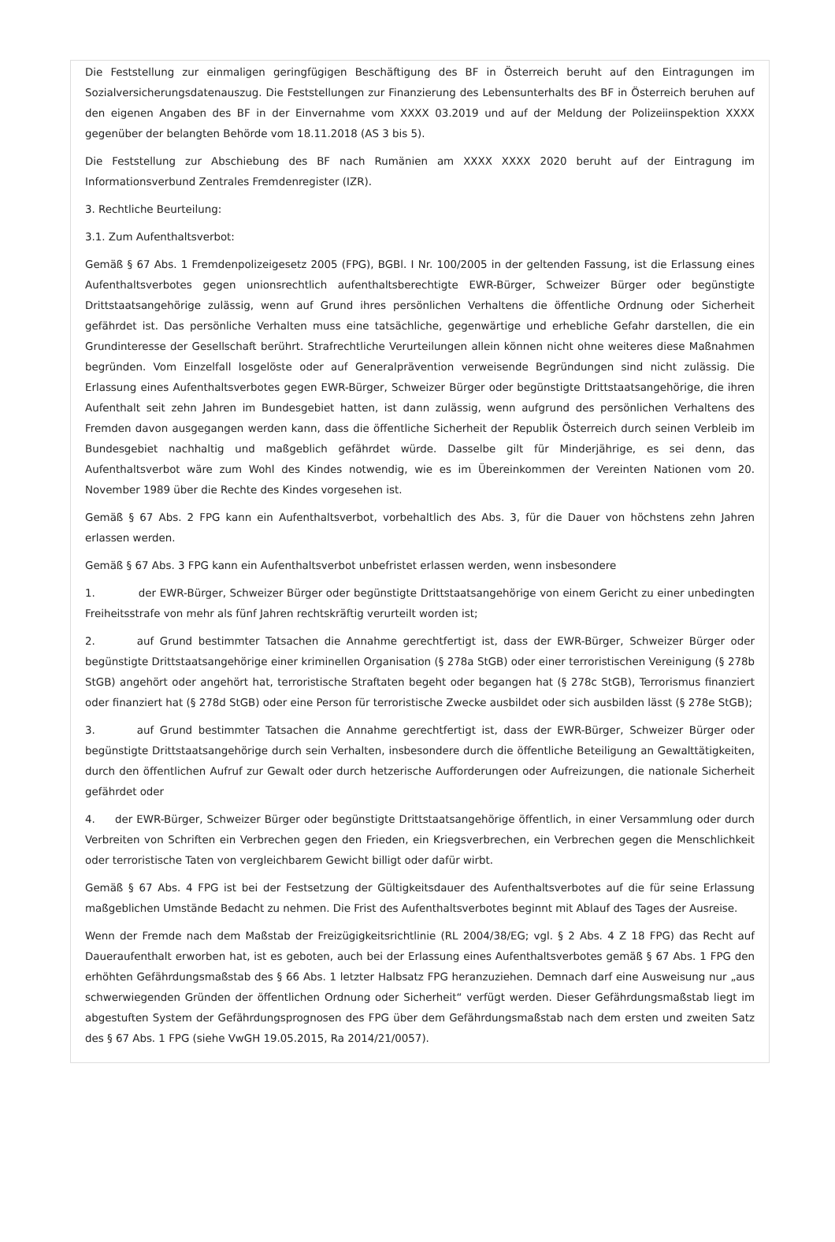Die Feststellung zur einmaligen geringfügigen Beschäftigung des BF in Österreich beruht auf den Eintragungen im Sozialversicherungsdatenauszug. Die Feststellungen zur Finanzierung des Lebensunterhalts des BF in Österreich beruhen auf den eigenen Angaben des BF in der Einvernahme vom XXXX 03.2019 und auf der Meldung der Polizeiinspektion XXXX gegenüber der belangten Behörde vom 18.11.2018 (AS 3 bis 5).
Die Feststellung zur Abschiebung des BF nach Rumänien am XXXX XXXX 2020 beruht auf der Eintragung im Informationsverbund Zentrales Fremdenregister (IZR).
3. Rechtliche Beurteilung:
3.1. Zum Aufenthaltsverbot:
Gemäß § 67 Abs. 1 Fremdenpolizeigesetz 2005 (FPG), BGBl. I Nr. 100/2005 in der geltenden Fassung, ist die Erlassung eines Aufenthaltsverbotes gegen unionsrechtlich aufenthaltsberechtigte EWR-Bürger, Schweizer Bürger oder begünstigte Drittstaatsangehörige zulässig, wenn auf Grund ihres persönlichen Verhaltens die öffentliche Ordnung oder Sicherheit gefährdet ist. Das persönliche Verhalten muss eine tatsächliche, gegenwärtige und erhebliche Gefahr darstellen, die ein Grundinteresse der Gesellschaft berührt. Strafrechtliche Verurteilungen allein können nicht ohne weiteres diese Maßnahmen begründen. Vom Einzelfall losgelöste oder auf Generalprävention verweisende Begründungen sind nicht zulässig. Die Erlassung eines Aufenthaltsverbotes gegen EWR-Bürger, Schweizer Bürger oder begünstigte Drittstaatsangehörige, die ihren Aufenthalt seit zehn Jahren im Bundesgebiet hatten, ist dann zulässig, wenn aufgrund des persönlichen Verhaltens des Fremden davon ausgegangen werden kann, dass die öffentliche Sicherheit der Republik Österreich durch seinen Verbleib im Bundesgebiet nachhaltig und maßgeblich gefährdet würde. Dasselbe gilt für Minderjährige, es sei denn, das Aufenthaltsverbot wäre zum Wohl des Kindes notwendig, wie es im Übereinkommen der Vereinten Nationen vom 20. November 1989 über die Rechte des Kindes vorgesehen ist.
Gemäß § 67 Abs. 2 FPG kann ein Aufenthaltsverbot, vorbehaltlich des Abs. 3, für die Dauer von höchstens zehn Jahren erlassen werden.
Gemäß § 67 Abs. 3 FPG kann ein Aufenthaltsverbot unbefristet erlassen werden, wenn insbesondere
1. der EWR-Bürger, Schweizer Bürger oder begünstigte Drittstaatsangehörige von einem Gericht zu einer unbedingten Freiheitsstrafe von mehr als fünf Jahren rechtskräftig verurteilt worden ist;
2. auf Grund bestimmter Tatsachen die Annahme gerechtfertigt ist, dass der EWR-Bürger, Schweizer Bürger oder begünstigte Drittstaatsangehörige einer kriminellen Organisation (§ 278a StGB) oder einer terroristischen Vereinigung (§ 278b StGB) angehört oder angehört hat, terroristische Straftaten begeht oder begangen hat (§ 278c StGB), Terrorismus finanziert oder finanziert hat (§ 278d StGB) oder eine Person für terroristische Zwecke ausbildet oder sich ausbilden lässt (§ 278e StGB);
3. auf Grund bestimmter Tatsachen die Annahme gerechtfertigt ist, dass der EWR-Bürger, Schweizer Bürger oder begünstigte Drittstaatsangehörige durch sein Verhalten, insbesondere durch die öffentliche Beteiligung an Gewalttätigkeiten, durch den öffentlichen Aufruf zur Gewalt oder durch hetzerische Aufforderungen oder Aufreizungen, die nationale Sicherheit gefährdet oder
4. der EWR-Bürger, Schweizer Bürger oder begünstigte Drittstaatsangehörige öffentlich, in einer Versammlung oder durch Verbreiten von Schriften ein Verbrechen gegen den Frieden, ein Kriegsverbrechen, ein Verbrechen gegen die Menschlichkeit oder terroristische Taten von vergleichbarem Gewicht billigt oder dafür wirbt.
Gemäß § 67 Abs. 4 FPG ist bei der Festsetzung der Gültigkeitsdauer des Aufenthaltsverbotes auf die für seine Erlassung maßgeblichen Umstände Bedacht zu nehmen. Die Frist des Aufenthaltsverbotes beginnt mit Ablauf des Tages der Ausreise.
Wenn der Fremde nach dem Maßstab der Freizügigkeitsrichtlinie (RL 2004/38/EG; vgl. § 2 Abs. 4 Z 18 FPG) das Recht auf Daueraufenthalt erworben hat, ist es geboten, auch bei der Erlassung eines Aufenthaltsverbotes gemäß § 67 Abs. 1 FPG den erhöhten Gefährdungsmaßstab des § 66 Abs. 1 letzter Halbsatz FPG heranzuziehen. Demnach darf eine Ausweisung nur „aus schwerwiegenden Gründen der öffentlichen Ordnung oder Sicherheit“ verfügt werden. Dieser Gefährdungsmaßstab liegt im abgestuften System der Gefährdungsprognosen des FPG über dem Gefährdungsmaßstab nach dem ersten und zweiten Satz des § 67 Abs. 1 FPG (siehe VwGH 19.05.2015, Ra 2014/21/0057).